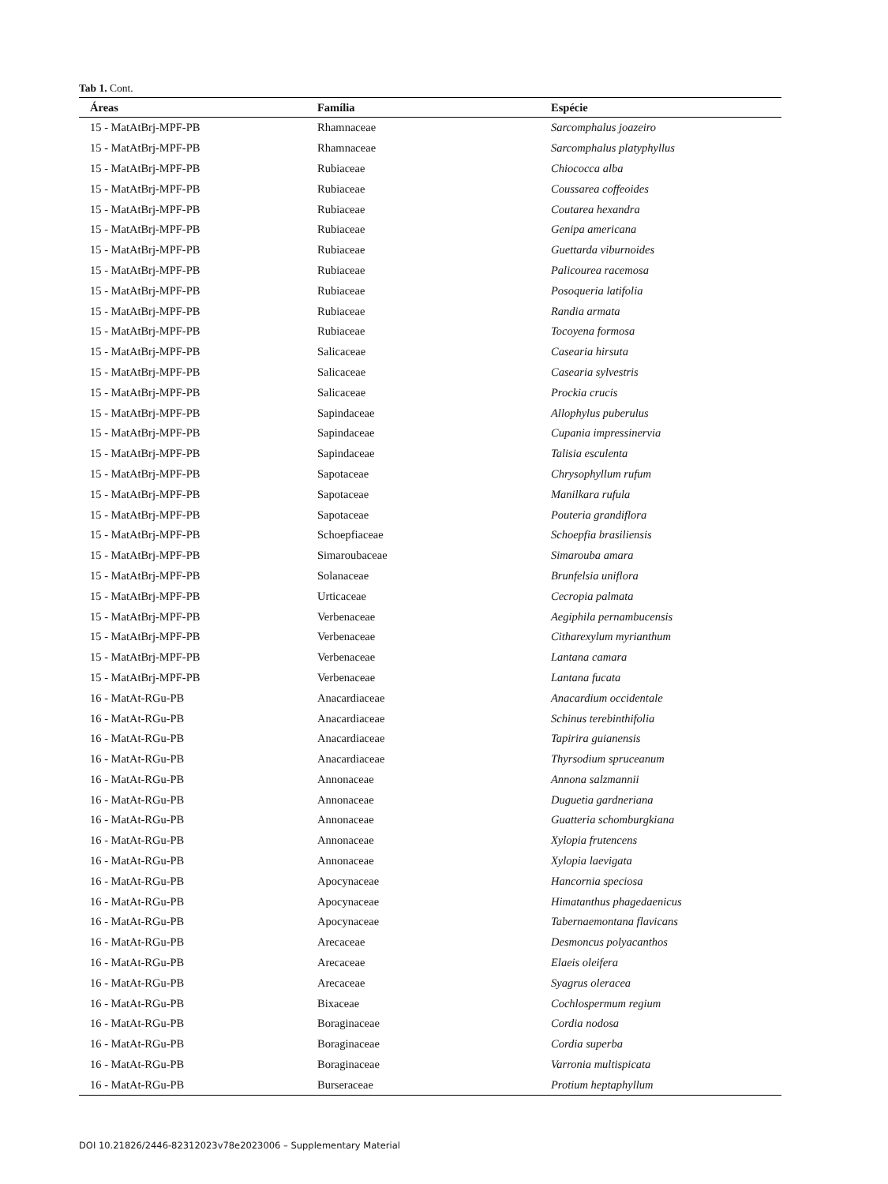Tab 1. Cont.
| Áreas | Família | Espécie |
| --- | --- | --- |
| 15 - MatAtBrj-MPF-PB | Rhamnaceae | Sarcomphalus joazeiro |
| 15 - MatAtBrj-MPF-PB | Rhamnaceae | Sarcomphalus platyphyllus |
| 15 - MatAtBrj-MPF-PB | Rubiaceae | Chiococca alba |
| 15 - MatAtBrj-MPF-PB | Rubiaceae | Coussarea coffeoides |
| 15 - MatAtBrj-MPF-PB | Rubiaceae | Coutarea hexandra |
| 15 - MatAtBrj-MPF-PB | Rubiaceae | Genipa americana |
| 15 - MatAtBrj-MPF-PB | Rubiaceae | Guettarda viburnoides |
| 15 - MatAtBrj-MPF-PB | Rubiaceae | Palicourea racemosa |
| 15 - MatAtBrj-MPF-PB | Rubiaceae | Posoqueria latifolia |
| 15 - MatAtBrj-MPF-PB | Rubiaceae | Randia armata |
| 15 - MatAtBrj-MPF-PB | Rubiaceae | Tocoyena formosa |
| 15 - MatAtBrj-MPF-PB | Salicaceae | Casearia hirsuta |
| 15 - MatAtBrj-MPF-PB | Salicaceae | Casearia sylvestris |
| 15 - MatAtBrj-MPF-PB | Salicaceae | Prockia crucis |
| 15 - MatAtBrj-MPF-PB | Sapindaceae | Allophylus puberulus |
| 15 - MatAtBrj-MPF-PB | Sapindaceae | Cupania impressinervia |
| 15 - MatAtBrj-MPF-PB | Sapindaceae | Talisia esculenta |
| 15 - MatAtBrj-MPF-PB | Sapotaceae | Chrysophyllum rufum |
| 15 - MatAtBrj-MPF-PB | Sapotaceae | Manilkara rufula |
| 15 - MatAtBrj-MPF-PB | Sapotaceae | Pouteria grandiflora |
| 15 - MatAtBrj-MPF-PB | Schoepfiaceae | Schoepfia brasiliensis |
| 15 - MatAtBrj-MPF-PB | Simaroubaceae | Simarouba amara |
| 15 - MatAtBrj-MPF-PB | Solanaceae | Brunfelsia uniflora |
| 15 - MatAtBrj-MPF-PB | Urticaceae | Cecropia palmata |
| 15 - MatAtBrj-MPF-PB | Verbenaceae | Aegiphila pernambucensis |
| 15 - MatAtBrj-MPF-PB | Verbenaceae | Citharexylum myrianthum |
| 15 - MatAtBrj-MPF-PB | Verbenaceae | Lantana camara |
| 15 - MatAtBrj-MPF-PB | Verbenaceae | Lantana fucata |
| 16 - MatAt-RGu-PB | Anacardiaceae | Anacardium occidentale |
| 16 - MatAt-RGu-PB | Anacardiaceae | Schinus terebinthifolia |
| 16 - MatAt-RGu-PB | Anacardiaceae | Tapirira guianensis |
| 16 - MatAt-RGu-PB | Anacardiaceae | Thyrsodium spruceanum |
| 16 - MatAt-RGu-PB | Annonaceae | Annona salzmannii |
| 16 - MatAt-RGu-PB | Annonaceae | Duguetia gardneriana |
| 16 - MatAt-RGu-PB | Annonaceae | Guatteria schomburgkiana |
| 16 - MatAt-RGu-PB | Annonaceae | Xylopia frutencens |
| 16 - MatAt-RGu-PB | Annonaceae | Xylopia laevigata |
| 16 - MatAt-RGu-PB | Apocynaceae | Hancornia speciosa |
| 16 - MatAt-RGu-PB | Apocynaceae | Himatanthus phagedaenicus |
| 16 - MatAt-RGu-PB | Apocynaceae | Tabernaemontana flavicans |
| 16 - MatAt-RGu-PB | Arecaceae | Desmoncus polyacanthos |
| 16 - MatAt-RGu-PB | Arecaceae | Elaeis oleifera |
| 16 - MatAt-RGu-PB | Arecaceae | Syagrus oleracea |
| 16 - MatAt-RGu-PB | Bixaceae | Cochlospermum regium |
| 16 - MatAt-RGu-PB | Boraginaceae | Cordia nodosa |
| 16 - MatAt-RGu-PB | Boraginaceae | Cordia superba |
| 16 - MatAt-RGu-PB | Boraginaceae | Varronia multispicata |
| 16 - MatAt-RGu-PB | Burseraceae | Protium heptaphyllum |
DOI 10.21826/2446-82312023v78e2023006 – Supplementary Material